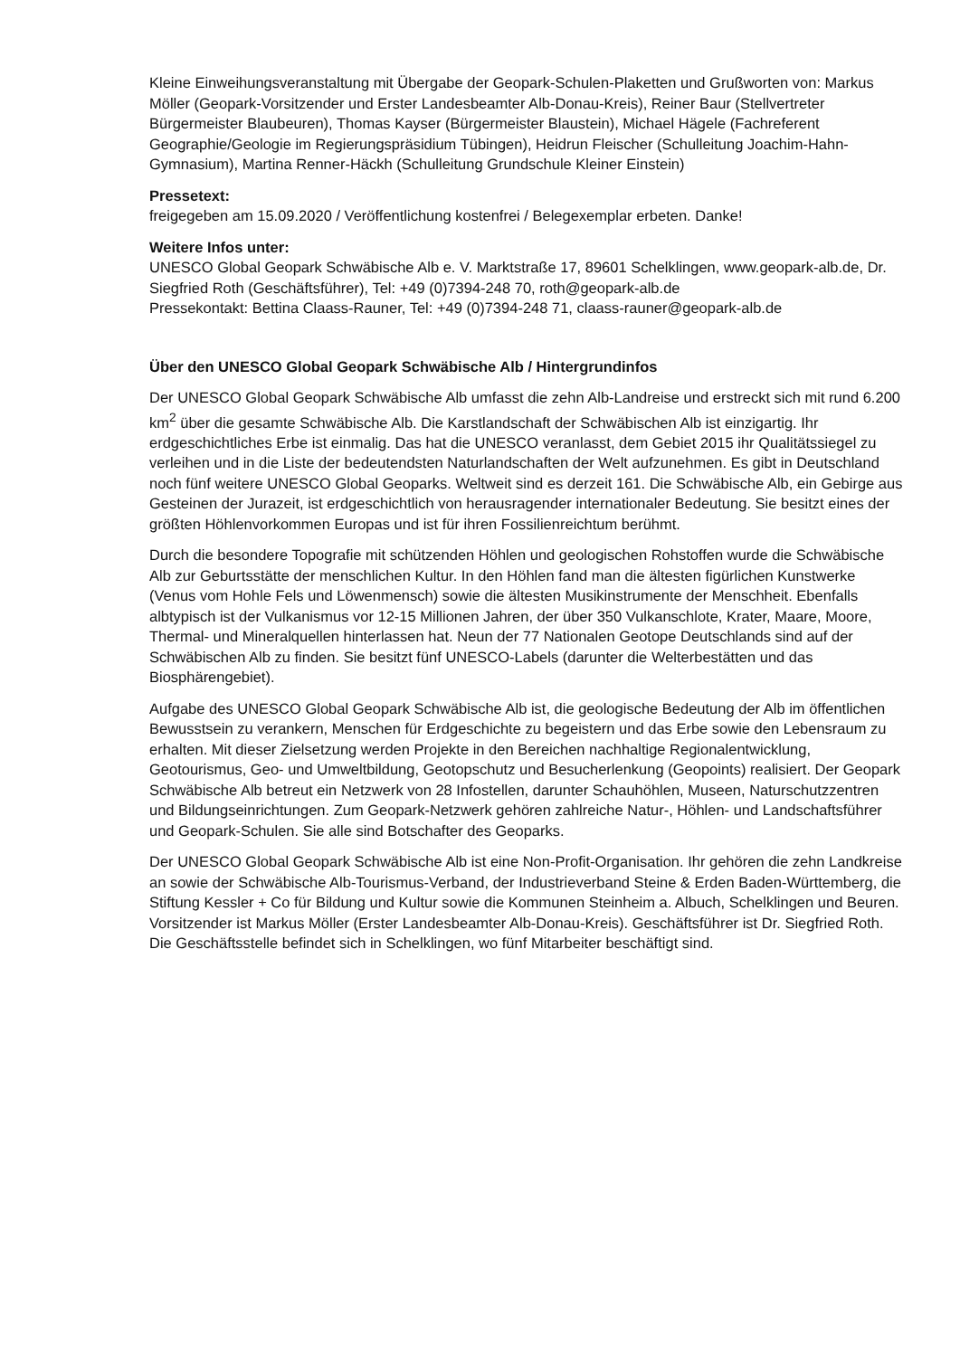Kleine Einweihungsveranstaltung mit Übergabe der Geopark-Schulen-Plaketten und Grußworten von: Markus Möller (Geopark-Vorsitzender und Erster Landesbeamter Alb-Donau-Kreis), Reiner Baur (Stellvertreter Bürgermeister Blaubeuren), Thomas Kayser (Bürgermeister Blaustein), Michael Hägele (Fachreferent Geographie/Geologie im Regierungspräsidium Tübingen), Heidrun Fleischer (Schulleitung Joachim-Hahn-Gymnasium), Martina Renner-Häckh (Schulleitung Grundschule Kleiner Einstein)
Pressetext:
freigegeben am 15.09.2020 / Veröffentlichung kostenfrei / Belegexemplar erbeten. Danke!
Weitere Infos unter:
UNESCO Global Geopark Schwäbische Alb e. V. Marktstraße 17, 89601 Schelklingen, www.geopark-alb.de, Dr. Siegfried Roth (Geschäftsführer), Tel: +49 (0)7394-248 70, roth@geopark-alb.de
Pressekontakt: Bettina Claass-Rauner, Tel: +49 (0)7394-248 71, claass-rauner@geopark-alb.de
Über den UNESCO Global Geopark Schwäbische Alb / Hintergrundinfos
Der UNESCO Global Geopark Schwäbische Alb umfasst die zehn Alb-Landreise und erstreckt sich mit rund 6.200 km<sup>2</sup> über die gesamte Schwäbische Alb. Die Karstlandschaft der Schwäbischen Alb ist einzigartig. Ihr erdgeschichtliches Erbe ist einmalig. Das hat die UNESCO veranlasst, dem Gebiet 2015 ihr Qualitätssiegel zu verleihen und in die Liste der bedeutendsten Naturlandschaften der Welt aufzunehmen. Es gibt in Deutschland noch fünf weitere UNESCO Global Geoparks. Weltweit sind es derzeit 161. Die Schwäbische Alb, ein Gebirge aus Gesteinen der Jurazeit, ist erdgeschichtlich von herausragender internationaler Bedeutung. Sie besitzt eines der größten Höhlenvorkommen Europas und ist für ihren Fossilienreichtum berühmt.
Durch die besondere Topografie mit schützenden Höhlen und geologischen Rohstoffen wurde die Schwäbische Alb zur Geburtsstätte der menschlichen Kultur. In den Höhlen fand man die ältesten figürlichen Kunstwerke (Venus vom Hohle Fels und Löwenmensch) sowie die ältesten Musikinstrumente der Menschheit. Ebenfalls albtypisch ist der Vulkanismus vor 12-15 Millionen Jahren, der über 350 Vulkanschlote, Krater, Maare, Moore, Thermal- und Mineralquellen hinterlassen hat. Neun der 77 Nationalen Geotope Deutschlands sind auf der Schwäbischen Alb zu finden. Sie besitzt fünf UNESCO-Labels (darunter die Welterbestätten und das Biosphärengebiet).
Aufgabe des UNESCO Global Geopark Schwäbische Alb ist, die geologische Bedeutung der Alb im öffentlichen Bewusstsein zu verankern, Menschen für Erdgeschichte zu begeistern und das Erbe sowie den Lebensraum zu erhalten. Mit dieser Zielsetzung werden Projekte in den Bereichen nachhaltige Regionalentwicklung, Geotourismus, Geo- und Umweltbildung, Geotopschutz und Besucherlenkung (Geopoints) realisiert. Der Geopark Schwäbische Alb betreut ein Netzwerk von 28 Infostellen, darunter Schauhöhlen, Museen, Naturschutzzentren und Bildungseinrichtungen. Zum Geopark-Netzwerk gehören zahlreiche Natur-, Höhlen- und Landschaftsführer und Geopark-Schulen. Sie alle sind Botschafter des Geoparks.
Der UNESCO Global Geopark Schwäbische Alb ist eine Non-Profit-Organisation. Ihr gehören die zehn Landkreise an sowie der Schwäbische Alb-Tourismus-Verband, der Industrieverband Steine & Erden Baden-Württemberg, die Stiftung Kessler + Co für Bildung und Kultur sowie die Kommunen Steinheim a. Albuch, Schelklingen und Beuren. Vorsitzender ist Markus Möller (Erster Landesbeamter Alb-Donau-Kreis). Geschäftsführer ist Dr. Siegfried Roth. Die Geschäftsstelle befindet sich in Schelklingen, wo fünf Mitarbeiter beschäftigt sind.